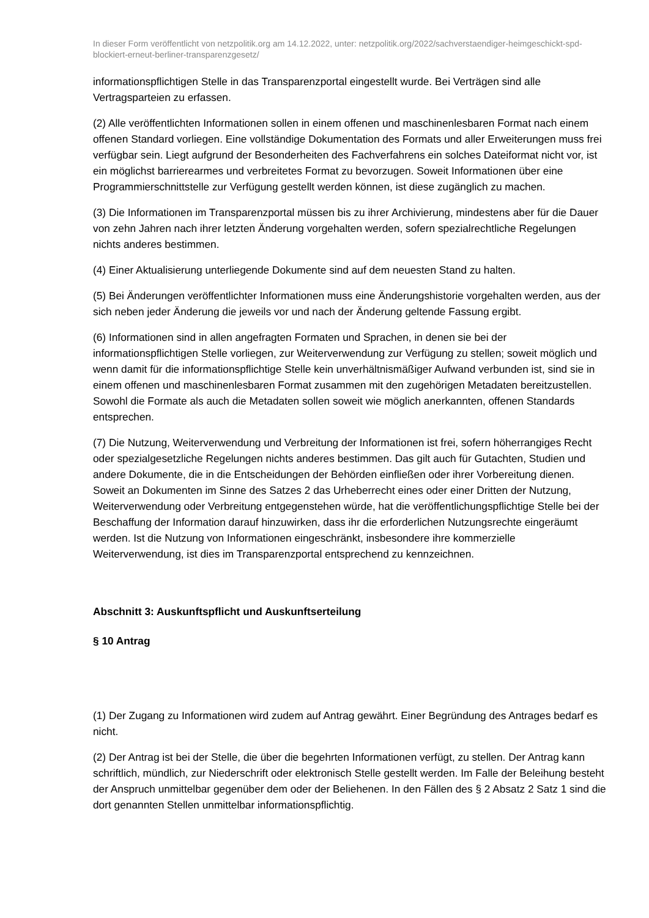In dieser Form veröffentlicht von netzpolitik.org am 14.12.2022, unter: netzpolitik.org/2022/sachverstaendiger-heimgeschickt-spd-blockiert-erneut-berliner-transparenzgesetz/
informationspflichtigen Stelle in das Transparenzportal eingestellt wurde. Bei Verträgen sind alle Vertragsparteien zu erfassen.
(2) Alle veröffentlichten Informationen sollen in einem offenen und maschinenlesbaren Format nach einem offenen Standard vorliegen. Eine vollständige Dokumentation des Formats und aller Erweiterungen muss frei verfügbar sein. Liegt aufgrund der Besonderheiten des Fachverfahrens ein solches Dateiformat nicht vor, ist ein möglichst barrierearmes und verbreitetes Format zu bevorzugen. Soweit Informationen über eine Programmierschnittstelle zur Verfügung gestellt werden können, ist diese zugänglich zu machen.
(3) Die Informationen im Transparenzportal müssen bis zu ihrer Archivierung, mindestens aber für die Dauer von zehn Jahren nach ihrer letzten Änderung vorgehalten werden, sofern spezialrechtliche Regelungen nichts anderes bestimmen.
(4) Einer Aktualisierung unterliegende Dokumente sind auf dem neuesten Stand zu halten.
(5) Bei Änderungen veröffentlichter Informationen muss eine Änderungshistorie vorgehalten werden, aus der sich neben jeder Änderung die jeweils vor und nach der Änderung geltende Fassung ergibt.
(6) Informationen sind in allen angefragten Formaten und Sprachen, in denen sie bei der informationspflichtigen Stelle vorliegen, zur Weiterverwendung zur Verfügung zu stellen; soweit möglich und wenn damit für die informationspflichtige Stelle kein unverhältnismäßiger Aufwand verbunden ist, sind sie in einem offenen und maschinenlesbaren Format zusammen mit den zugehörigen Metadaten bereitzustellen. Sowohl die Formate als auch die Metadaten sollen soweit wie möglich anerkannten, offenen Standards entsprechen.
(7) Die Nutzung, Weiterverwendung und Verbreitung der Informationen ist frei, sofern höherrangiges Recht oder spezialgesetzliche Regelungen nichts anderes bestimmen. Das gilt auch für Gutachten, Studien und andere Dokumente, die in die Entscheidungen der Behörden einfließen oder ihrer Vorbereitung dienen. Soweit an Dokumenten im Sinne des Satzes 2 das Urheberrecht eines oder einer Dritten der Nutzung, Weiterverwendung oder Verbreitung entgegenstehen würde, hat die veröffentlichungspflichtige Stelle bei der Beschaffung der Information darauf hinzuwirken, dass ihr die erforderlichen Nutzungsrechte eingeräumt werden. Ist die Nutzung von Informationen eingeschränkt, insbesondere ihre kommerzielle Weiterverwendung, ist dies im Transparenzportal entsprechend zu kennzeichnen.
Abschnitt 3: Auskunftspflicht und Auskunftserteilung
§ 10 Antrag
(1) Der Zugang zu Informationen wird zudem auf Antrag gewährt. Einer Begründung des Antrages bedarf es nicht.
(2) Der Antrag ist bei der Stelle, die über die begehrten Informationen verfügt, zu stellen. Der Antrag kann schriftlich, mündlich, zur Niederschrift oder elektronisch Stelle gestellt werden. Im Falle der Beleihung besteht der Anspruch unmittelbar gegenüber dem oder der Beliehenen. In den Fällen des § 2 Absatz 2 Satz 1 sind die dort genannten Stellen unmittelbar informationspflichtig.